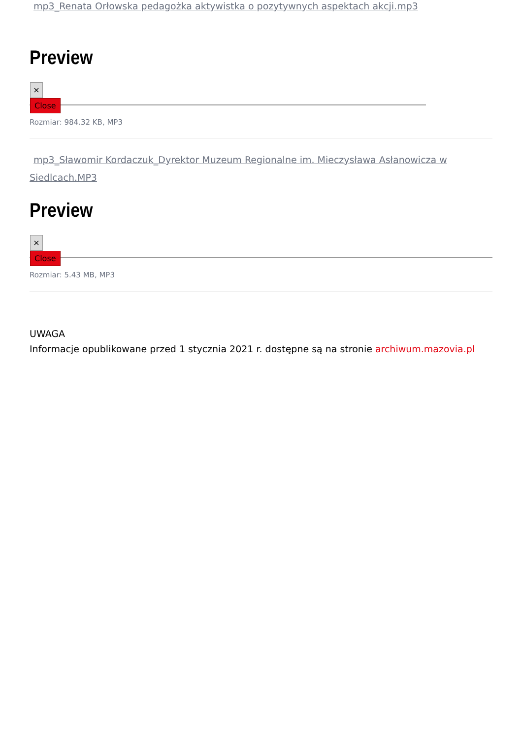mp3_Renata Orłowska pedagożka aktywistka o pozytywnych aspektach akcji.mp3
Preview
×
Close
Rozmiar: 984.32 KB, MP3
mp3_Sławomir Kordaczuk_Dyrektor Muzeum Regionalne im. Mieczysława Asłanowicza w Siedlcach.MP3
Preview
×
Close
Rozmiar: 5.43 MB, MP3
UWAGA
Informacje opublikowane przed 1 stycznia 2021 r. dostępne są na stronie archiwum.mazovia.pl